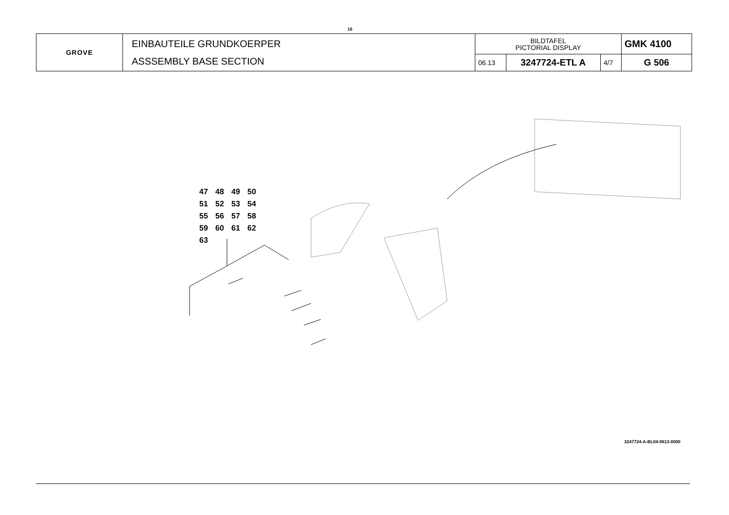16
| GROVE | EINBAUTEILE GRUNDKOERPER ASSSEMBLY BASE SECTION | BILDTAFEL PICTORIAL DISPLAY | | | GMK 4100 |
| | | 06.13 | 3247724-ETL A | 4/7 | G 506 |
47 48 49 50
51 52 53 54
55 56 57 58
59 60 61 62
63
3247724-A-BL04-0613-0000